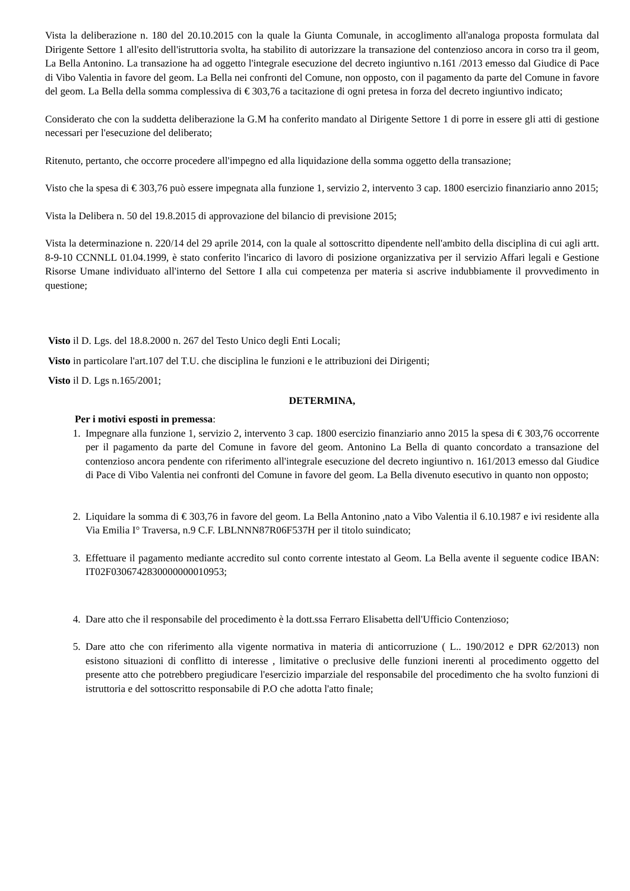Vista la deliberazione n. 180 del 20.10.2015 con la quale la Giunta Comunale, in accoglimento all'analoga proposta formulata dal Dirigente Settore 1 all'esito dell'istruttoria svolta, ha stabilito di autorizzare la transazione del contenzioso ancora in corso tra il geom, La Bella Antonino. La transazione ha ad oggetto l'integrale esecuzione del decreto ingiuntivo n.161 /2013 emesso dal Giudice di Pace di Vibo Valentia in favore del geom. La Bella nei confronti del Comune, non opposto, con il pagamento da parte del Comune in favore del geom. La Bella della somma complessiva di € 303,76 a tacitazione di ogni pretesa in forza del decreto ingiuntivo indicato;
Considerato che con la suddetta deliberazione la G.M ha conferito mandato al Dirigente Settore 1 di porre in essere gli atti di gestione necessari per l'esecuzione del deliberato;
Ritenuto, pertanto, che occorre procedere all'impegno ed alla liquidazione della somma oggetto della transazione;
Visto che la spesa di € 303,76 può essere impegnata alla funzione 1, servizio 2, intervento 3 cap. 1800 esercizio finanziario anno 2015;
Vista la Delibera n. 50 del 19.8.2015 di approvazione del bilancio di previsione 2015;
Vista la determinazione n. 220/14 del 29 aprile 2014, con la quale al sottoscritto dipendente nell'ambito della disciplina di cui agli artt. 8-9-10 CCNNLL 01.04.1999, è stato conferito l'incarico di lavoro di posizione organizzativa per il servizio Affari legali e Gestione Risorse Umane individuato all'interno del Settore I alla cui competenza per materia si ascrive indubbiamente il provvedimento in questione;
Visto il D. Lgs. del 18.8.2000 n. 267 del Testo Unico degli Enti Locali;
Visto in particolare l'art.107 del T.U. che disciplina le funzioni e le attribuzioni dei Dirigenti;
Visto il D. Lgs n.165/2001;
DETERMINA,
Per i motivi esposti in premessa:
1. Impegnare alla funzione 1, servizio 2, intervento 3 cap. 1800 esercizio finanziario anno 2015 la spesa di € 303,76 occorrente per il pagamento da parte del Comune in favore del geom. Antonino La Bella di quanto concordato a transazione del contenzioso ancora pendente con riferimento all'integrale esecuzione del decreto ingiuntivo n. 161/2013 emesso dal Giudice di Pace di Vibo Valentia nei confronti del Comune in favore del geom. La Bella divenuto esecutivo in quanto non opposto;
2. Liquidare la somma di € 303,76 in favore del geom. La Bella Antonino ,nato a Vibo Valentia il 6.10.1987 e ivi residente alla Via Emilia I° Traversa, n.9 C.F. LBLNNN87R06F537H per il titolo suindicato;
3. Effettuare il pagamento mediante accredito sul conto corrente intestato al Geom. La Bella avente il seguente codice IBAN: IT02F0306742830000000010953;
4. Dare atto che il responsabile del procedimento è la dott.ssa Ferraro Elisabetta dell'Ufficio Contenzioso;
5. Dare atto che con riferimento alla vigente normativa in materia di anticorruzione ( L.. 190/2012 e DPR 62/2013) non esistono situazioni di conflitto di interesse , limitative o preclusive delle funzioni inerenti al procedimento oggetto del presente atto che potrebbero pregiudicare l'esercizio imparziale del responsabile del procedimento che ha svolto funzioni di istruttoria e del sottoscritto responsabile di P.O che adotta l'atto finale;